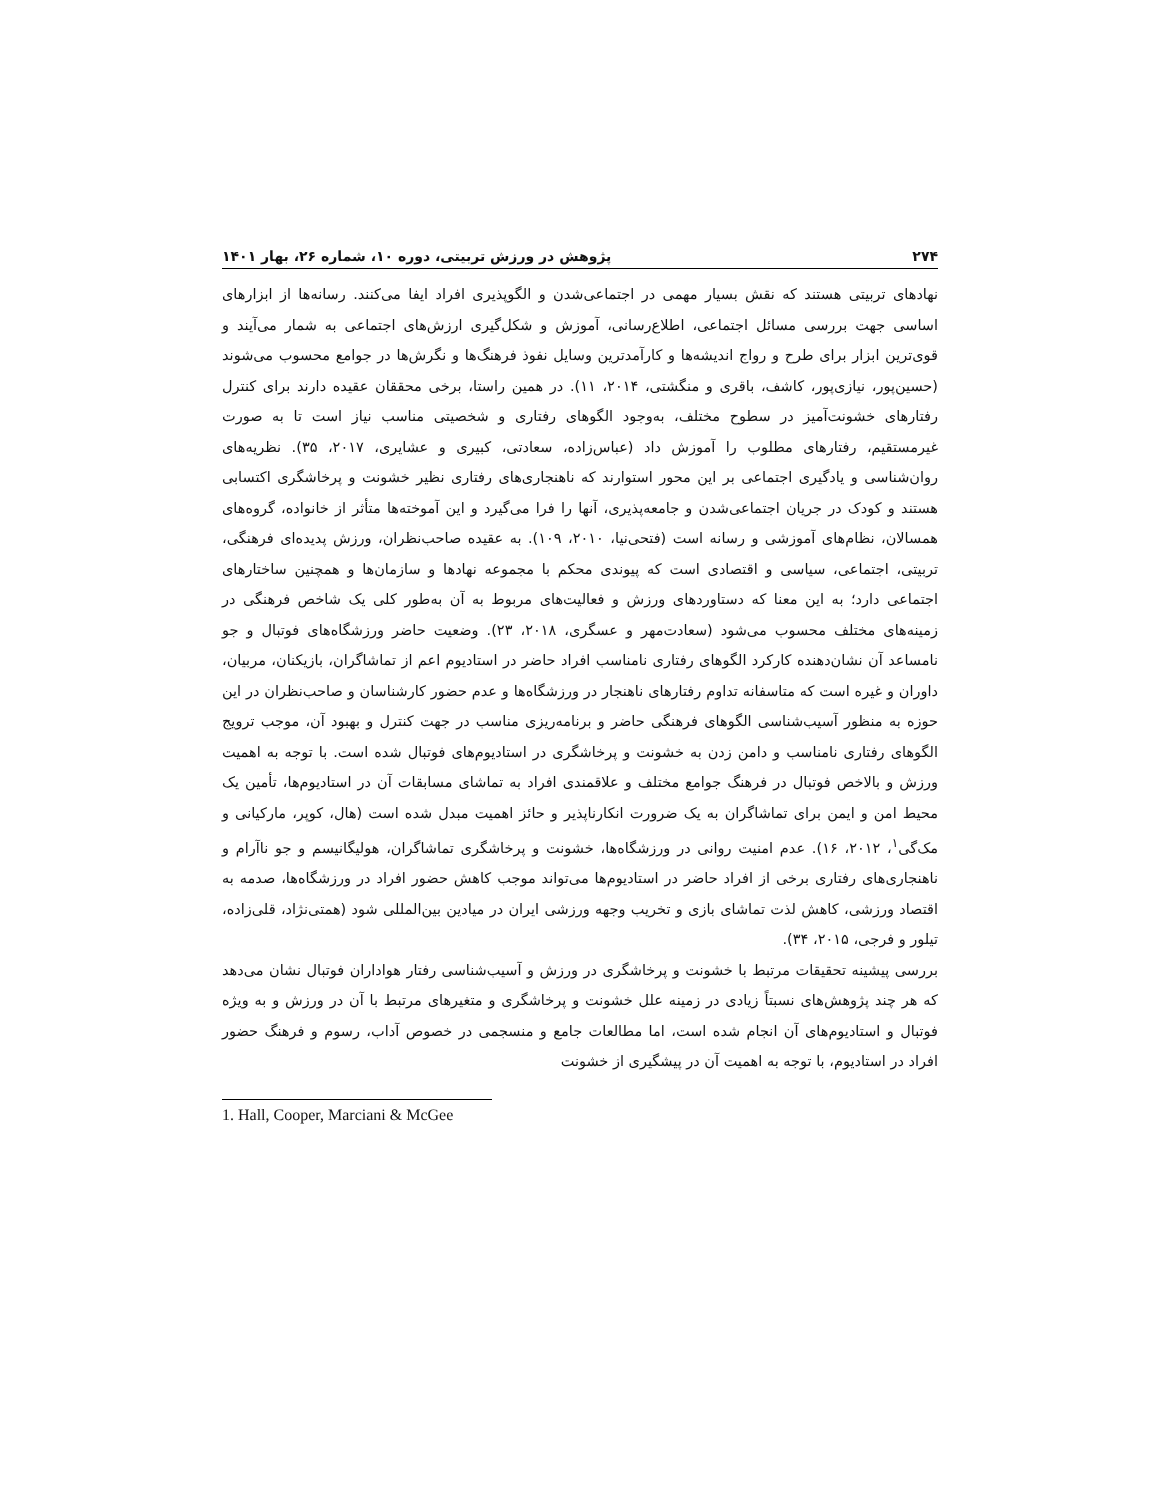۲۷۴ پژوهش در ورزش تربیتی، دوره ۱۰، شماره ۲۶، بهار ۱۴۰۱
نهادهای تربیتی هستند که نقش بسیار مهمی در اجتماعی‌شدن و الگوپذیری افراد ایفا می‌کنند. رسانه‌ها از ابزارهای اساسی جهت بررسی مسائل اجتماعی، اطلاع‌رسانی، آموزش و شکل‌گیری ارزش‌های اجتماعی به شمار می‌آیند و قوی‌ترین ابزار برای طرح و رواج اندیشه‌ها و کارآمدترین وسایل نفوذ فرهنگ‌ها و نگرش‌ها در جوامع محسوب می‌شوند (حسین‌پور، نیازی‌پور، کاشف، باقری و منگشتی، ۲۰۱۴، ۱۱). در همین راستا، برخی محققان عقیده دارند برای کنترل رفتارهای خشونت‌آمیز در سطوح مختلف، به‌وجود الگوهای رفتاری و شخصیتی مناسب نیاز است تا به صورت غیرمستقیم، رفتارهای مطلوب را آموزش داد (عباس‌زاده، سعادتی، کبیری و عشایری، ۲۰۱۷، ۳۵). نظریه‌های روان‌شناسی و یادگیری اجتماعی بر این محور استوارند که ناهنجاری‌های رفتاری نظیر خشونت و پرخاشگری اکتسابی هستند و کودک در جریان اجتماعی‌شدن و جامعه‌پذیری، آنها را فرا می‌گیرد و این آموخته‌ها متأثر از خانواده، گروه‌های همسالان، نظام‌های آموزشی و رسانه است (فتحی‌نیا، ۲۰۱۰، ۱۰۹). به عقیده صاحب‌نظران، ورزش پدیده‌ای فرهنگی، تربیتی، اجتماعی، سیاسی و اقتصادی است که پیوندی محکم با مجموعه نهادها و سازمان‌ها و همچنین ساختارهای اجتماعی دارد؛ به این معنا که دستاوردهای ورزش و فعالیت‌های مربوط به آن به‌طور کلی یک شاخص فرهنگی در زمینه‌های مختلف محسوب می‌شود (سعادت‌مهر و عسگری، ۲۰۱۸، ۲۳). وضعیت حاضر ورزشگاه‌های فوتبال و جو نامساعد آن نشان‌دهنده کارکرد الگوهای رفتاری نامناسب افراد حاضر در استادیوم اعم از تماشاگران، بازیکنان، مربیان، داوران و غیره است که متاسفانه تداوم رفتارهای ناهنجار در ورزشگاه‌ها و عدم حضور کارشناسان و صاحب‌نظران در این حوزه به منظور آسیب‌شناسی الگوهای فرهنگی حاضر و برنامه‌ریزی مناسب در جهت کنترل و بهبود آن، موجب ترویج الگوهای رفتاری نامناسب و دامن زدن به خشونت و پرخاشگری در استادیوم‌های فوتبال شده است. با توجه به اهمیت ورزش و بالاخص فوتبال در فرهنگ جوامع مختلف و علاقمندی افراد به تماشای مسابقات آن در استادیوم‌ها، تأمین یک محیط امن و ایمن برای تماشاگران به یک ضرورت انکارناپذیر و حائز اهمیت مبدل شده است (هال، کوپر، مارکیانی و مک‌گی<sup>۱</sup>، ۲۰۱۲، ۱۶). عدم امنیت روانی در ورزشگاه‌ها، خشونت و پرخاشگری تماشاگران، هولیگانیسم و جو ناآرام و ناهنجاری‌های رفتاری برخی از افراد حاضر در استادیوم‌ها می‌تواند موجب کاهش حضور افراد در ورزشگاه‌ها، صدمه به اقتصاد ورزشی، کاهش لذت تماشای بازی و تخریب وجهه ورزشی ایران در میادین بین‌المللی شود (همتی‌نژاد، قلی‌زاده، تیلور و فرجی، ۲۰۱۵، ۳۴).
بررسی پیشینه تحقیقات مرتبط با خشونت و پرخاشگری در ورزش و آسیب‌شناسی رفتار هواداران فوتبال نشان می‌دهد که هر چند پژوهش‌های نسبتاً زیادی در زمینه علل خشونت و پرخاشگری و متغیرهای مرتبط با آن در ورزش و به ویژه فوتبال و استادیوم‌های آن انجام شده است، اما مطالعات جامع و منسجمی در خصوص آداب، رسوم و فرهنگ حضور افراد در استادیوم، با توجه به اهمیت آن در پیشگیری از خشونت
1. Hall, Cooper, Marciani & McGee